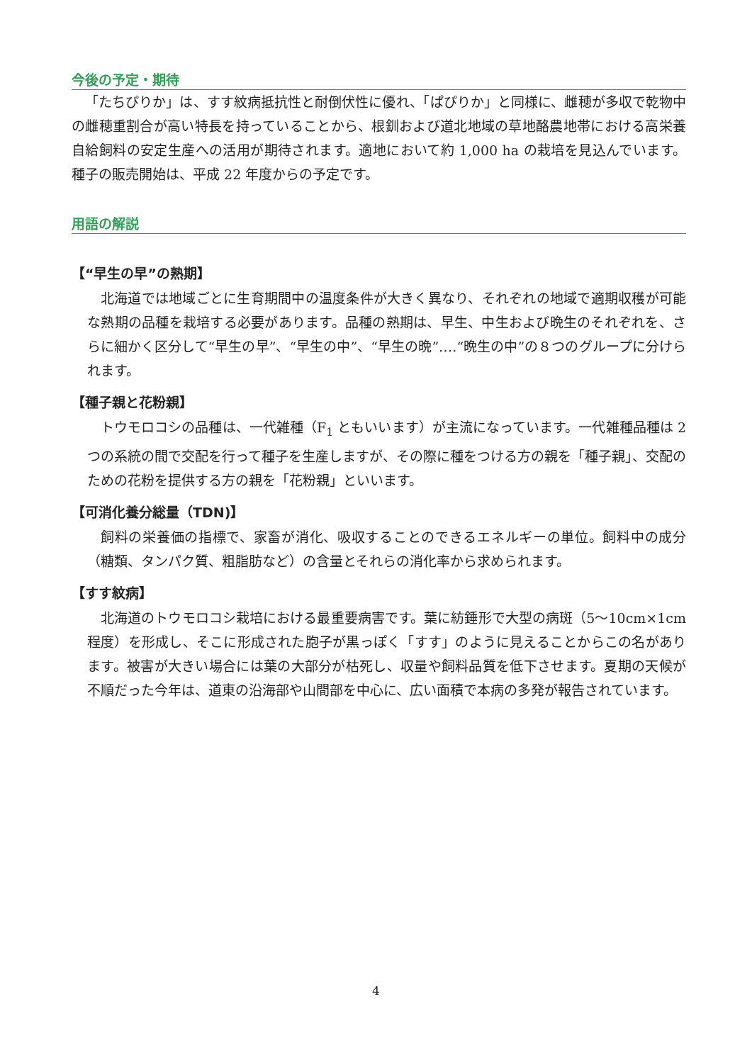今後の予定・期待
「たちぴりか」は、すす紋病抵抗性と耐倒伏性に優れ、「ぱぴりか」と同様に、雌穂が多収で乾物中の雌穂重割合が高い特長を持っていることから、根釧および道北地域の草地酪農地帯における高栄養自給飼料の安定生産への活用が期待されます。適地において約 1,000 ha の栽培を見込んでいます。種子の販売開始は、平成 22 年度からの予定です。
用語の解説
【“早生の早”の熟期】
北海道では地域ごとに生育期間中の温度条件が大きく異なり、それぞれの地域で適期収穫が可能な熟期の品種を栽培する必要があります。品種の熟期は、早生、中生および晩生のそれぞれを、さらに細かく区分して“早生の早”、“早生の中”、“早生の晩”‥‥“晩生の中”の８つのグループに分けられます。
【種子親と花粉親】
トウモロコシの品種は、一代雑種（F<sub>1</sub> ともいいます）が主流になっています。一代雑種品種は 2 つの系統の間で交配を行って種子を生産しますが、その際に種をつける方の親を「種子親」、交配のための花粉を提供する方の親を「花粉親」といいます。
【可消化養分総量（TDN)】
飼料の栄養価の指標で、家畜が消化、吸収することのできるエネルギーの単位。飼料中の成分（糖類、タンパク質、粗脂肪など）の含量とそれらの消化率から求められます。
【すす紋病】
北海道のトウモロコシ栽培における最重要病害です。葉に紡錘形で大型の病斑（5～10cm×1cm 程度）を形成し、そこに形成された胞子が黒っぽく「すす」のように見えることからこの名があります。被害が大きい場合には葉の大部分が枯死し、収量や飼料品質を低下させます。夏期の天候が不順だった今年は、道東の沿海部や山間部を中心に、広い面積で本病の多発が報告されています。
4